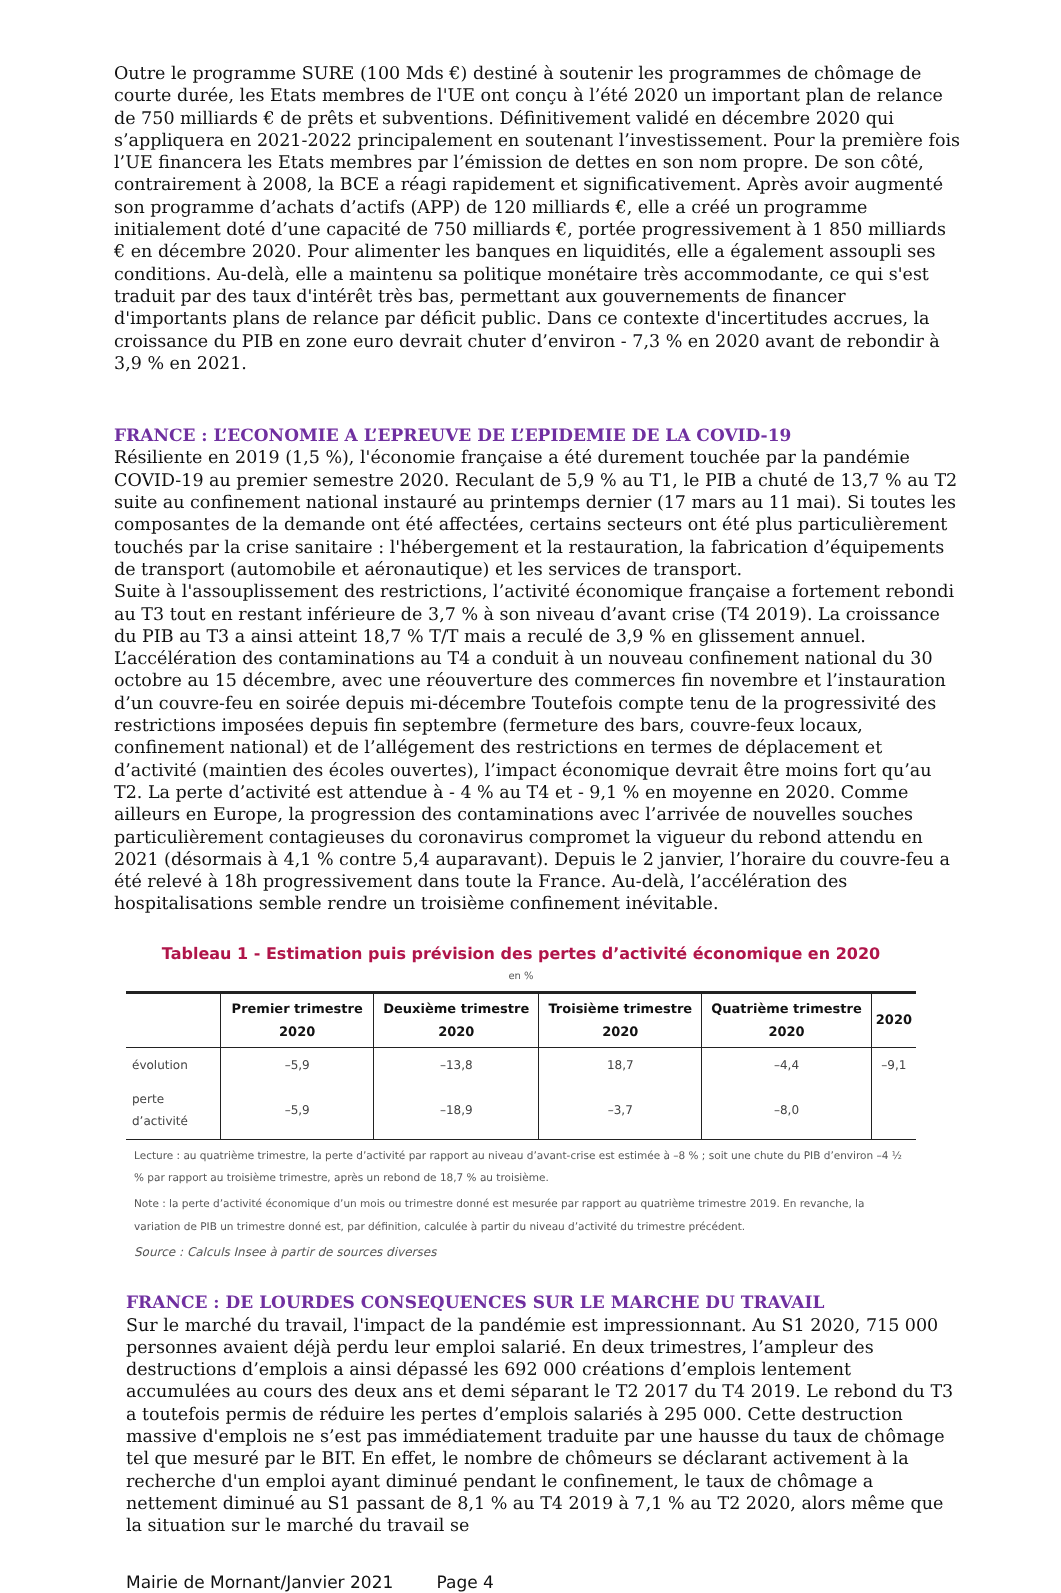Outre le programme SURE (100 Mds €) destiné à soutenir les programmes de chômage de courte durée, les Etats membres de l'UE ont conçu à l’été 2020 un important plan de relance de 750 milliards € de prêts et subventions. Définitivement validé en décembre 2020 qui s’appliquera en 2021-2022 principalement en soutenant l’investissement. Pour la première fois l’UE financera les Etats membres par l’émission de dettes en son nom propre. De son côté, contrairement à 2008, la BCE a réagi rapidement et significativement. Après avoir augmenté son programme d’achats d’actifs (APP) de 120 milliards €, elle a créé un programme initialement doté d’une capacité de 750 milliards €, portée progressivement à 1 850 milliards € en décembre 2020. Pour alimenter les banques en liquidités, elle a également assoupli ses conditions. Au-delà, elle a maintenu sa politique monétaire très accommodante, ce qui s'est traduit par des taux d'intérêt très bas, permettant aux gouvernements de financer d'importants plans de relance par déficit public. Dans ce contexte d'incertitudes accrues, la croissance du PIB en zone euro devrait chuter d’environ - 7,3 % en 2020 avant de rebondir à 3,9 % en 2021.
FRANCE : L’ECONOMIE A L’EPREUVE DE L’EPIDEMIE DE LA COVID-19
Résiliente en 2019 (1,5 %), l'économie française a été durement touchée par la pandémie COVID-19 au premier semestre 2020. Reculant de 5,9 % au T1, le PIB a chuté de 13,7 % au T2 suite au confinement national instauré au printemps dernier (17 mars au 11 mai). Si toutes les composantes de la demande ont été affectées, certains secteurs ont été plus particulièrement touchés par la crise sanitaire : l'hébergement et la restauration, la fabrication d’équipements de transport (automobile et aéronautique) et les services de transport.
Suite à l'assouplissement des restrictions, l’activité économique française a fortement rebondi au T3 tout en restant inférieure de 3,7 % à son niveau d’avant crise (T4 2019). La croissance du PIB au T3 a ainsi atteint 18,7 % T/T mais a reculé de 3,9 % en glissement annuel. L’accélération des contaminations au T4 a conduit à un nouveau confinement national du 30 octobre au 15 décembre, avec une réouverture des commerces fin novembre et l’instauration d’un couvre-feu en soirée depuis mi-décembre Toutefois compte tenu de la progressivité des restrictions imposées depuis fin septembre (fermeture des bars, couvre-feux locaux, confinement national) et de l’allégement des restrictions en termes de déplacement et d’activité (maintien des écoles ouvertes), l’impact économique devrait être moins fort qu’au T2. La perte d’activité est attendue à - 4 % au T4 et - 9,1 % en moyenne en 2020. Comme ailleurs en Europe, la progression des contaminations avec l’arrivée de nouvelles souches particulièrement contagieuses du coronavirus compromet la vigueur du rebond attendu en 2021 (désormais à 4,1 % contre 5,4 auparavant). Depuis le 2 janvier, l’horaire du couvre-feu a été relevé à 18h progressivement dans toute la France. Au-delà, l’accélération des hospitalisations semble rendre un troisième confinement inévitable.
Tableau 1 - Estimation puis prévision des pertes d’activité économique en 2020
en %
| | Premier trimestre 2020 | Deuxième trimestre 2020 | Troisième trimestre 2020 | Quatrième trimestre 2020 | 2020 |
| --- | --- | --- | --- | --- | --- |
| évolution | –5,9 | –13,8 | 18,7 | –4,4 | –9,1 |
| perte d’activité | –5,9 | –18,9 | –3,7 | –8,0 | |
Lecture : au quatrième trimestre, la perte d’activité par rapport au niveau d’avant-crise est estimée à –8 % ; soit une chute du PIB d’environ –4 ½ % par rapport au troisième trimestre, après un rebond de 18,7 % au troisième.
Note : la perte d’activité économique d’un mois ou trimestre donné est mesurée par rapport au quatrième trimestre 2019. En revanche, la variation de PIB un trimestre donné est, par définition, calculée à partir du niveau d’activité du trimestre précédent.
Source : Calculs Insee à partir de sources diverses
FRANCE : DE LOURDES CONSEQUENCES SUR LE MARCHE DU TRAVAIL
Sur le marché du travail, l'impact de la pandémie est impressionnant. Au S1 2020, 715 000 personnes avaient déjà perdu leur emploi salarié. En deux trimestres, l’ampleur des destructions d’emplois a ainsi dépassé les 692 000 créations d’emplois lentement accumulées au cours des deux ans et demi séparant le T2 2017 du T4 2019. Le rebond du T3 a toutefois permis de réduire les pertes d’emplois salariés à 295 000. Cette destruction massive d'emplois ne s’est pas immédiatement traduite par une hausse du taux de chômage tel que mesuré par le BIT. En effet, le nombre de chômeurs se déclarant activement à la recherche d'un emploi ayant diminué pendant le confinement, le taux de chômage a nettement diminué au S1 passant de 8,1 % au T4 2019 à 7,1 % au T2 2020, alors même que la situation sur le marché du travail se
Mairie de Mornant/Janvier 2021 Page 4